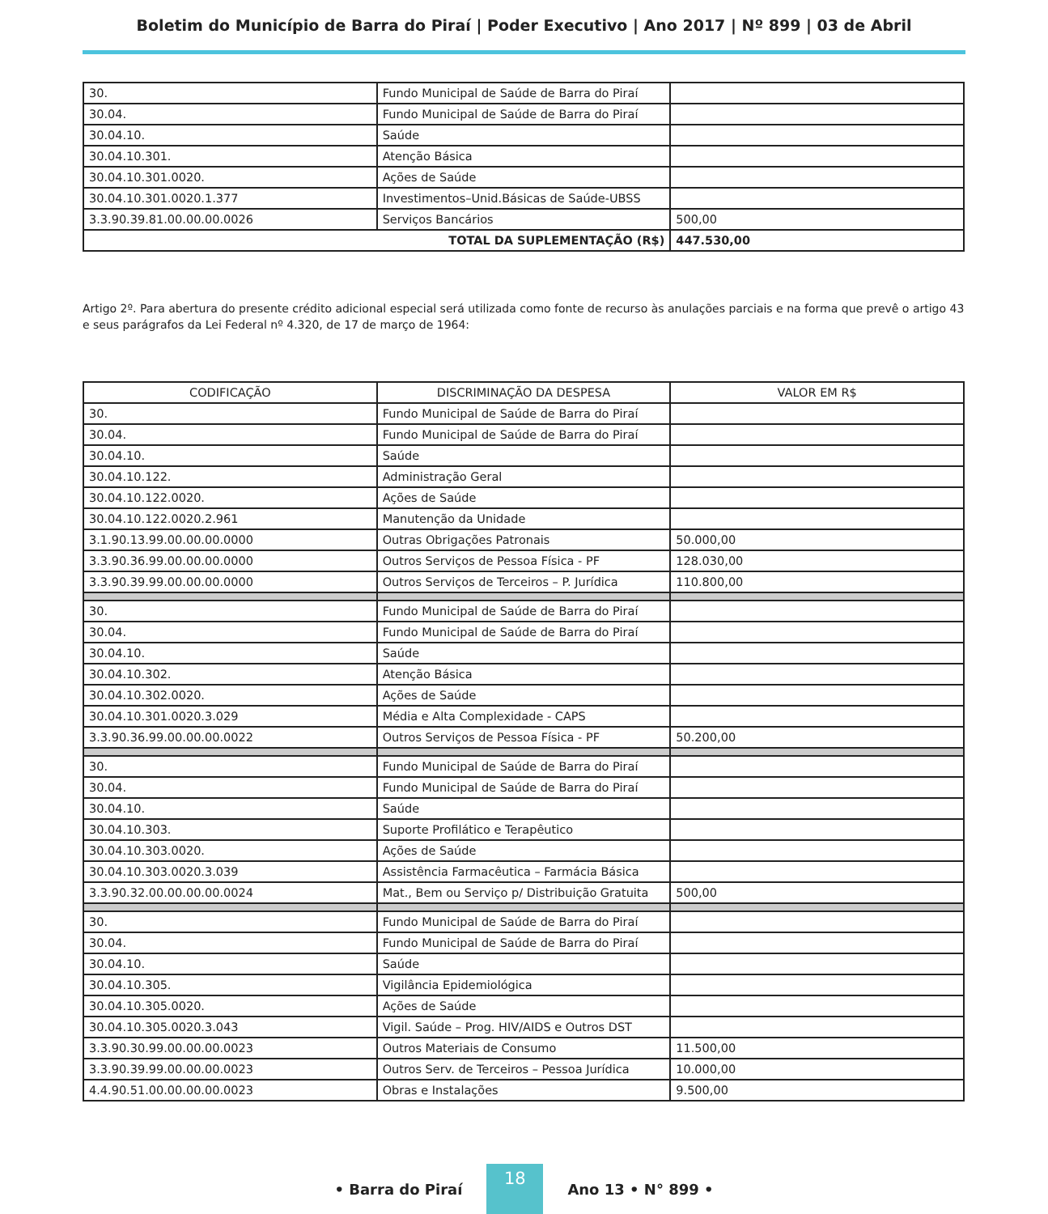Boletim do Município de Barra do Piraí | Poder Executivo | Ano 2017 | Nº 899 | 03 de Abril
| 30. | Fundo Municipal de Saúde de Barra do Piraí | |
| 30.04. | Fundo Municipal de Saúde de Barra do Piraí | |
| 30.04.10. | Saúde | |
| 30.04.10.301. | Atenção Básica | |
| 30.04.10.301.0020. | Ações de Saúde | |
| 30.04.10.301.0020.1.377 | Investimentos–Unid.Básicas de Saúde-UBSS | |
| 3.3.90.39.81.00.00.00.0026 | Serviços Bancários | 500,00 |
| TOTAL DA SUPLEMENTAÇÃO (R$) | | 447.530,00 |
Artigo 2º. Para abertura do presente crédito adicional especial será utilizada como fonte de recurso às anulações parciais e na forma que prevê o artigo 43 e seus parágrafos da Lei Federal nº 4.320, de 17 de março de 1964:
| CODIFICAÇÃO | DISCRIMINAÇÃO DA DESPESA | VALOR EM R$ |
| --- | --- | --- |
| 30. | Fundo Municipal de Saúde de Barra do Piraí | |
| 30.04. | Fundo Municipal de Saúde de Barra do Piraí | |
| 30.04.10. | Saúde | |
| 30.04.10.122. | Administração Geral | |
| 30.04.10.122.0020. | Ações de Saúde | |
| 30.04.10.122.0020.2.961 | Manutenção da Unidade | |
| 3.1.90.13.99.00.00.00.0000 | Outras Obrigações Patronais | 50.000,00 |
| 3.3.90.36.99.00.00.00.0000 | Outros Serviços de Pessoa Física - PF | 128.030,00 |
| 3.3.90.39.99.00.00.00.0000 | Outros Serviços de Terceiros – P. Jurídica | 110.800,00 |
| 30. | Fundo Municipal de Saúde de Barra do Piraí | |
| 30.04. | Fundo Municipal de Saúde de Barra do Piraí | |
| 30.04.10. | Saúde | |
| 30.04.10.302. | Atenção Básica | |
| 30.04.10.302.0020. | Ações de Saúde | |
| 30.04.10.301.0020.3.029 | Média e Alta Complexidade - CAPS | |
| 3.3.90.36.99.00.00.00.0022 | Outros Serviços de Pessoa Física - PF | 50.200,00 |
| 30. | Fundo Municipal de Saúde de Barra do Piraí | |
| 30.04. | Fundo Municipal de Saúde de Barra do Piraí | |
| 30.04.10. | Saúde | |
| 30.04.10.303. | Suporte Profilático e Terapêutico | |
| 30.04.10.303.0020. | Ações de Saúde | |
| 30.04.10.303.0020.3.039 | Assistência Farmacêutica – Farmácia Básica | |
| 3.3.90.32.00.00.00.00.0024 | Mat., Bem ou Serviço p/ Distribuição Gratuita | 500,00 |
| 30. | Fundo Municipal de Saúde de Barra do Piraí | |
| 30.04. | Fundo Municipal de Saúde de Barra do Piraí | |
| 30.04.10. | Saúde | |
| 30.04.10.305. | Vigilância Epidemiológica | |
| 30.04.10.305.0020. | Ações de Saúde | |
| 30.04.10.305.0020.3.043 | Vigil. Saúde – Prog. HIV/AIDS e Outros DST | |
| 3.3.90.30.99.00.00.00.0023 | Outros Materiais de Consumo | 11.500,00 |
| 3.3.90.39.99.00.00.00.0023 | Outros Serv. de Terceiros – Pessoa Jurídica | 10.000,00 |
| 4.4.90.51.00.00.00.00.0023 | Obras e Instalações | 9.500,00 |
• Barra do Piraí 18 Ano 13 • N° 899 •